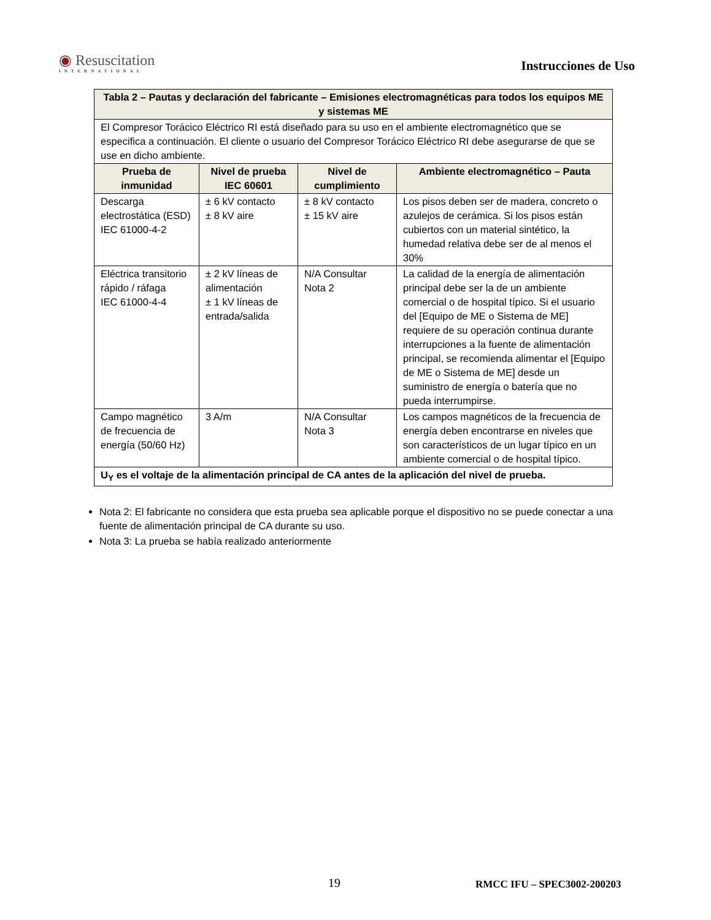◉ Resuscitation
INTERNATIONAL
Instrucciones de Uso
| Tabla 2 – Pautas y declaración del fabricante – Emisiones electromagnéticas para todos los equipos ME y sistemas ME | | | |
| --- | --- | --- | --- |
| El Compresor Torácico Eléctrico RI está diseñado para su uso en el ambiente electromagnético que se especifica a continuación. El cliente o usuario del Compresor Torácico Eléctrico RI debe asegurarse de que se use en dicho ambiente. | | | |
| Prueba de inmunidad | Nivel de prueba IEC 60601 | Nivel de cumplimiento | Ambiente electromagnético – Pauta |
| Descarga electrostática (ESD) IEC 61000-4-2 | ± 6 kV contacto ± 8 kV aire | ± 8 kV contacto ± 15 kV aire | Los pisos deben ser de madera, concreto o azulejos de cerámica. Si los pisos están cubiertos con un material sintético, la humedad relativa debe ser de al menos el 30% |
| Eléctrica transitorio rápido / ráfaga IEC 61000-4-4 | ± 2 kV líneas de alimentación ± 1 kV líneas de entrada/salida | N/A Consultar Nota 2 | La calidad de la energía de alimentación principal debe ser la de un ambiente comercial o de hospital típico. Si el usuario del [Equipo de ME o Sistema de ME] requiere de su operación continua durante interrupciones a la fuente de alimentación principal, se recomienda alimentar el [Equipo de ME o Sistema de ME] desde un suministro de energía o batería que no pueda interrumpirse. |
| Campo magnético de frecuencia de energía (50/60 Hz) | 3 A/m | N/A Consultar Nota 3 | Los campos magnéticos de la frecuencia de energía deben encontrarse en niveles que son característicos de un lugar típico en un ambiente comercial o de hospital típico. |
| U<sub>Y</sub> es el voltaje de la alimentación principal de CA antes de la aplicación del nivel de prueba. | | | |
Nota 2: El fabricante no considera que esta prueba sea aplicable porque el dispositivo no se puede conectar a una fuente de alimentación principal de CA durante su uso.
Nota 3: La prueba se había realizado anteriormente
19 RMCC IFU – SPEC3002-200203